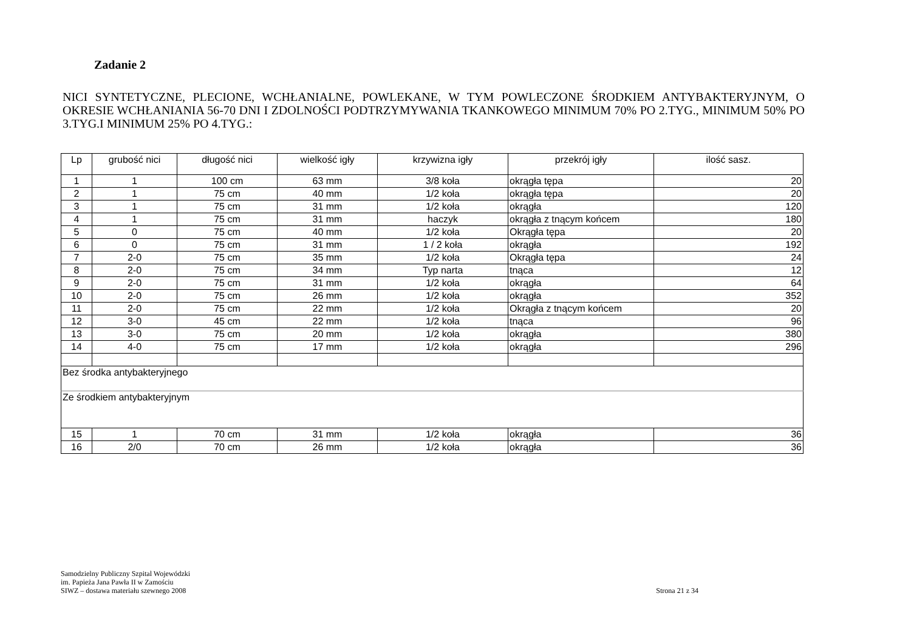Zadanie 2
NICI SYNTETYCZNE, PLECIONE, WCHŁANIALNE, POWLEKANE, W TYM POWLECZONE ŚRODKIEM ANTYBAKTERYJNYM, O OKRESIE WCHŁANIANIA 56-70 DNI I ZDOLNOŚCI PODTRZYMYWANIA TKANKOWEGO MINIMUM 70% PO 2.TYG., MINIMUM 50% PO 3.TYG.I MINIMUM 25% PO 4.TYG.:
| Lp | grubość nici | długość nici | wielkość igły | krzywizna igły | przekrój igły | ilość sasz. |
| --- | --- | --- | --- | --- | --- | --- |
| 1 | 1 | 100 cm | 63 mm | 3/8 koła | okrągła tępa | 20 |
| 2 | 1 | 75 cm | 40 mm | 1/2 koła | okrągła tępa | 20 |
| 3 | 1 | 75 cm | 31 mm | 1/2 koła | okrągła | 120 |
| 4 | 1 | 75 cm | 31 mm | haczyk | okrągła z tnącym końcem | 180 |
| 5 | 0 | 75 cm | 40 mm | 1/2 koła | Okrągła tępa | 20 |
| 6 | 0 | 75 cm | 31 mm | 1 / 2 koła | okrągła | 192 |
| 7 | 2-0 | 75 cm | 35 mm | 1/2 koła | Okrągła tępa | 24 |
| 8 | 2-0 | 75 cm | 34 mm | Typ narta | tnąca | 12 |
| 9 | 2-0 | 75 cm | 31 mm | 1/2 koła | okrągła | 64 |
| 10 | 2-0 | 75 cm | 26 mm | 1/2 koła | okrągła | 352 |
| 11 | 2-0 | 75 cm | 22 mm | 1/2 koła | Okrągła z tnącym końcem | 20 |
| 12 | 3-0 | 45 cm | 22 mm | 1/2 koła | tnąca | 96 |
| 13 | 3-0 | 75 cm | 20 mm | 1/2 koła | okrągła | 380 |
| 14 | 4-0 | 75 cm | 17 mm | 1/2 koła | okrągła | 296 |
| Bez środka antybakteryjnego | | | | | | |
| Ze środkiem antybakteryjnym | | | | | | |
| 15 | 1 | 70 cm | 31 mm | 1/2 koła | okrągła | 36 |
| 16 | 2/0 | 70 cm | 26 mm | 1/2 koła | okrągła | 36 |
Samodzielny Publiczny Szpital Wojewódzki
im. Papieża Jana Pawła II w Zamościu
SIWZ – dostawa materiału szewnego 2008
Strona 21 z 34